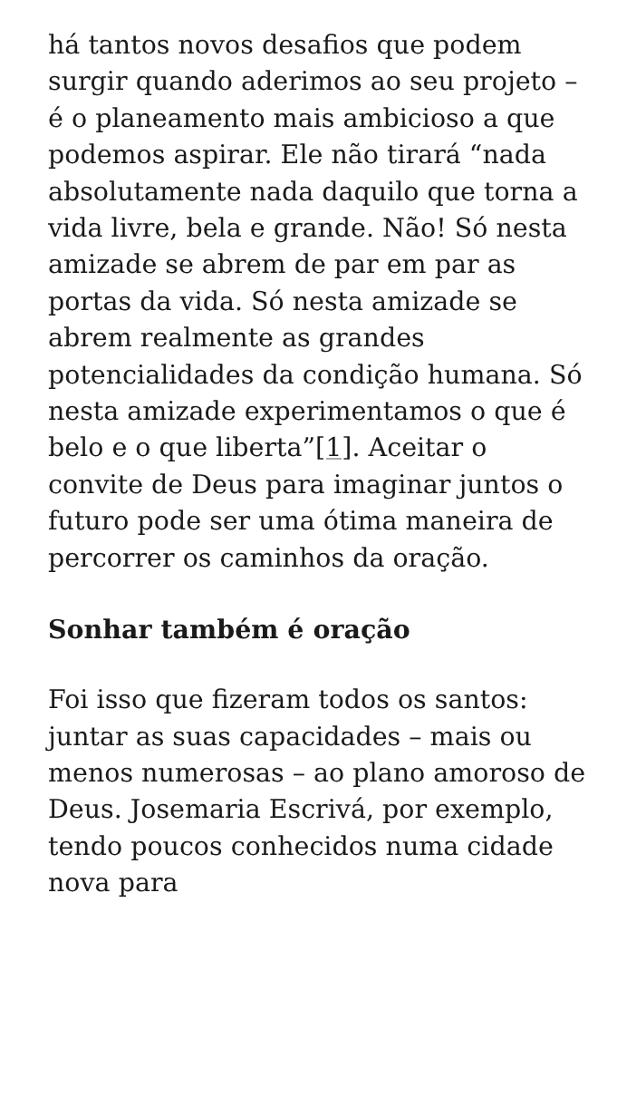há tantos novos desafios que podem surgir quando aderimos ao seu projeto – é o planeamento mais ambicioso a que podemos aspirar. Ele não tirará “nada absolutamente nada daquilo que torna a vida livre, bela e grande. Não! Só nesta amizade se abrem de par em par as portas da vida. Só nesta amizade se abrem realmente as grandes potencialidades da condição humana. Só nesta amizade experimentamos o que é belo e o que liberta”[1]. Aceitar o convite de Deus para imaginar juntos o futuro pode ser uma ótima maneira de percorrer os caminhos da oração.
Sonhar também é oração
Foi isso que fizeram todos os santos: juntar as suas capacidades – mais ou menos numerosas – ao plano amoroso de Deus. Josemaria Escrivá, por exemplo, tendo poucos conhecidos numa cidade nova para